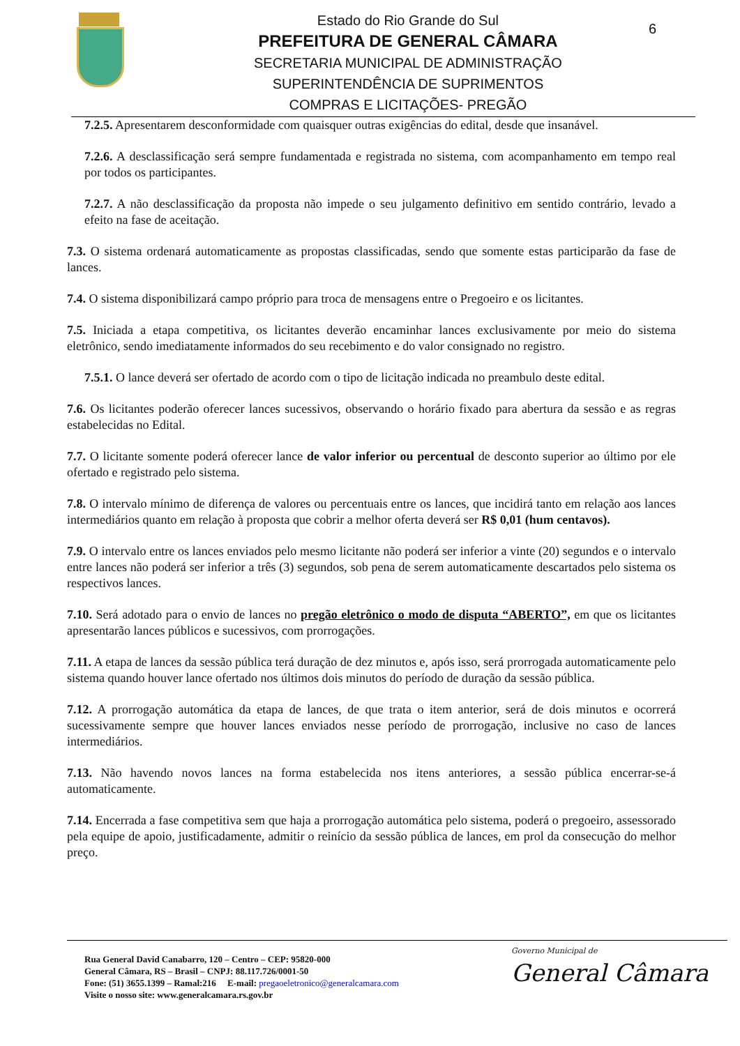Estado do Rio Grande do Sul
PREFEITURA DE GENERAL CÂMARA
SECRETARIA MUNICIPAL DE ADMINISTRAÇÃO
SUPERINTENDÊNCIA DE SUPRIMENTOS
COMPRAS E LICITAÇÕES- PREGÃO
6
7.2.5. Apresentarem desconformidade com quaisquer outras exigências do edital, desde que insanável.
7.2.6. A desclassificação será sempre fundamentada e registrada no sistema, com acompanhamento em tempo real por todos os participantes.
7.2.7. A não desclassificação da proposta não impede o seu julgamento definitivo em sentido contrário, levado a efeito na fase de aceitação.
7.3. O sistema ordenará automaticamente as propostas classificadas, sendo que somente estas participarão da fase de lances.
7.4. O sistema disponibilizará campo próprio para troca de mensagens entre o Pregoeiro e os licitantes.
7.5. Iniciada a etapa competitiva, os licitantes deverão encaminhar lances exclusivamente por meio do sistema eletrônico, sendo imediatamente informados do seu recebimento e do valor consignado no registro.
7.5.1. O lance deverá ser ofertado de acordo com o tipo de licitação indicada no preambulo deste edital.
7.6. Os licitantes poderão oferecer lances sucessivos, observando o horário fixado para abertura da sessão e as regras estabelecidas no Edital.
7.7. O licitante somente poderá oferecer lance de valor inferior ou percentual de desconto superior ao último por ele ofertado e registrado pelo sistema.
7.8. O intervalo mínimo de diferença de valores ou percentuais entre os lances, que incidirá tanto em relação aos lances intermediários quanto em relação à proposta que cobrir a melhor oferta deverá ser R$ 0,01 (hum centavos).
7.9. O intervalo entre os lances enviados pelo mesmo licitante não poderá ser inferior a vinte (20) segundos e o intervalo entre lances não poderá ser inferior a três (3) segundos, sob pena de serem automaticamente descartados pelo sistema os respectivos lances.
7.10. Será adotado para o envio de lances no pregão eletrônico o modo de disputa “ABERTO”, em que os licitantes apresentarão lances públicos e sucessivos, com prorrogações.
7.11. A etapa de lances da sessão pública terá duração de dez minutos e, após isso, será prorrogada automaticamente pelo sistema quando houver lance ofertado nos últimos dois minutos do período de duração da sessão pública.
7.12. A prorrogação automática da etapa de lances, de que trata o item anterior, será de dois minutos e ocorrerá sucessivamente sempre que houver lances enviados nesse período de prorrogação, inclusive no caso de lances intermediários.
7.13. Não havendo novos lances na forma estabelecida nos itens anteriores, a sessão pública encerrar-se-á automaticamente.
7.14. Encerrada a fase competitiva sem que haja a prorrogação automática pelo sistema, poderá o pregoeiro, assessorado pela equipe de apoio, justificadamente, admitir o reinício da sessão pública de lances, em prol da consecução do melhor preço.
Rua General David Canabarro, 120 – Centro – CEP: 95820-000
General Câmara, RS – Brasil – CNPJ: 88.117.726/0001-50
Fone: (51) 3655.1399 – Ramal:216 E-mail: pregaoeletronico@generalcamara.com
Visite o nosso site: www.generalcamara.rs.gov.br
Governo Municipal de
General Câmara